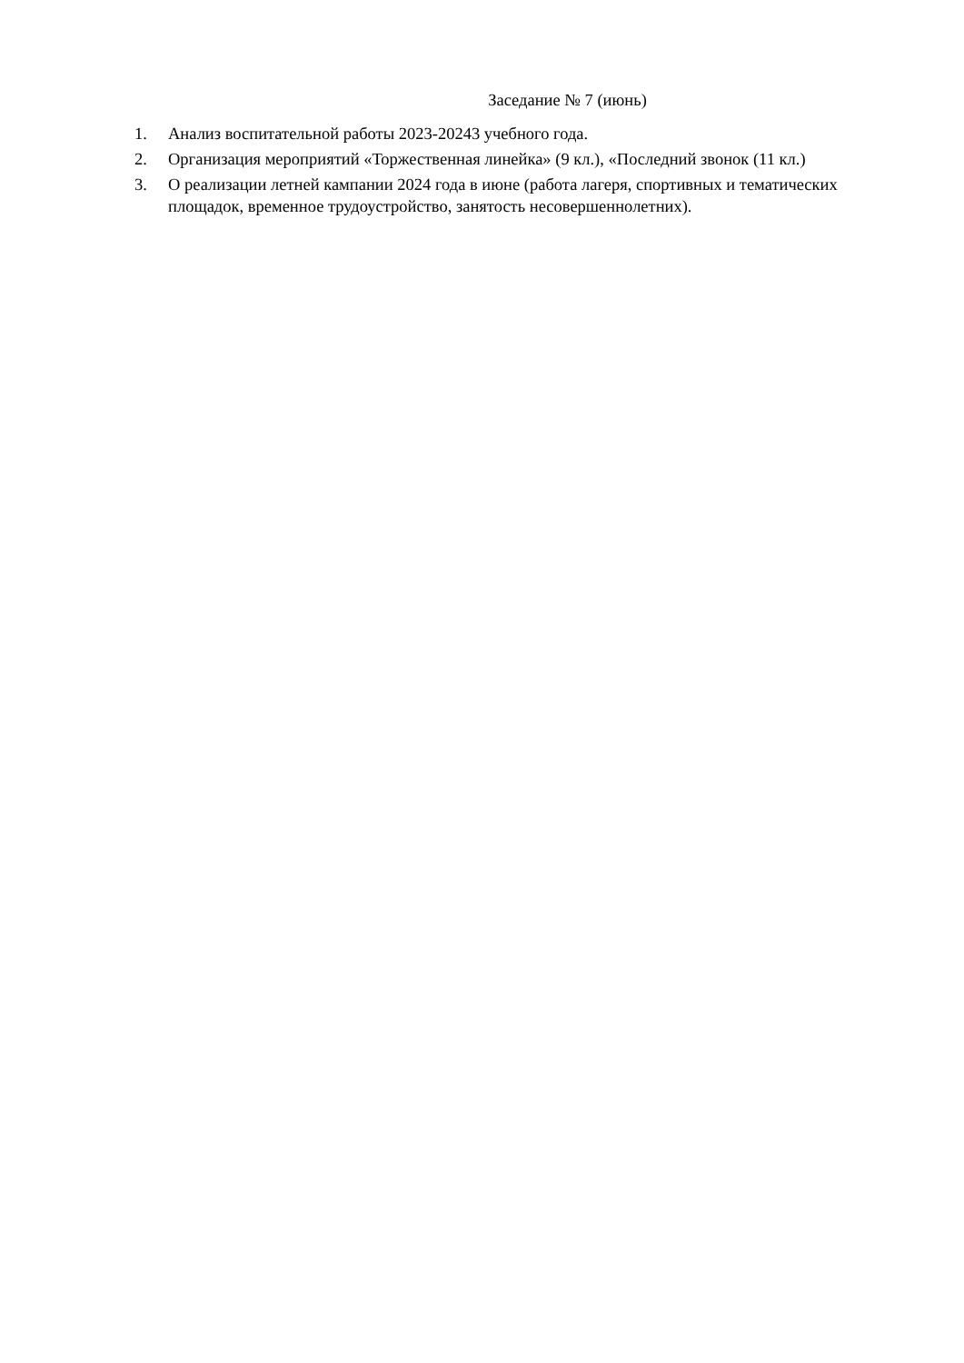Заседание № 7 (июнь)
1. Анализ воспитательной работы 2023-20243 учебного года.
2. Организация мероприятий «Торжественная линейка» (9 кл.), «Последний звонок (11 кл.)
3. О реализации летней кампании 2024 года в июне (работа лагеря, спортивных и тематических площадок, временное трудоустройство, занятость несовершеннолетних).